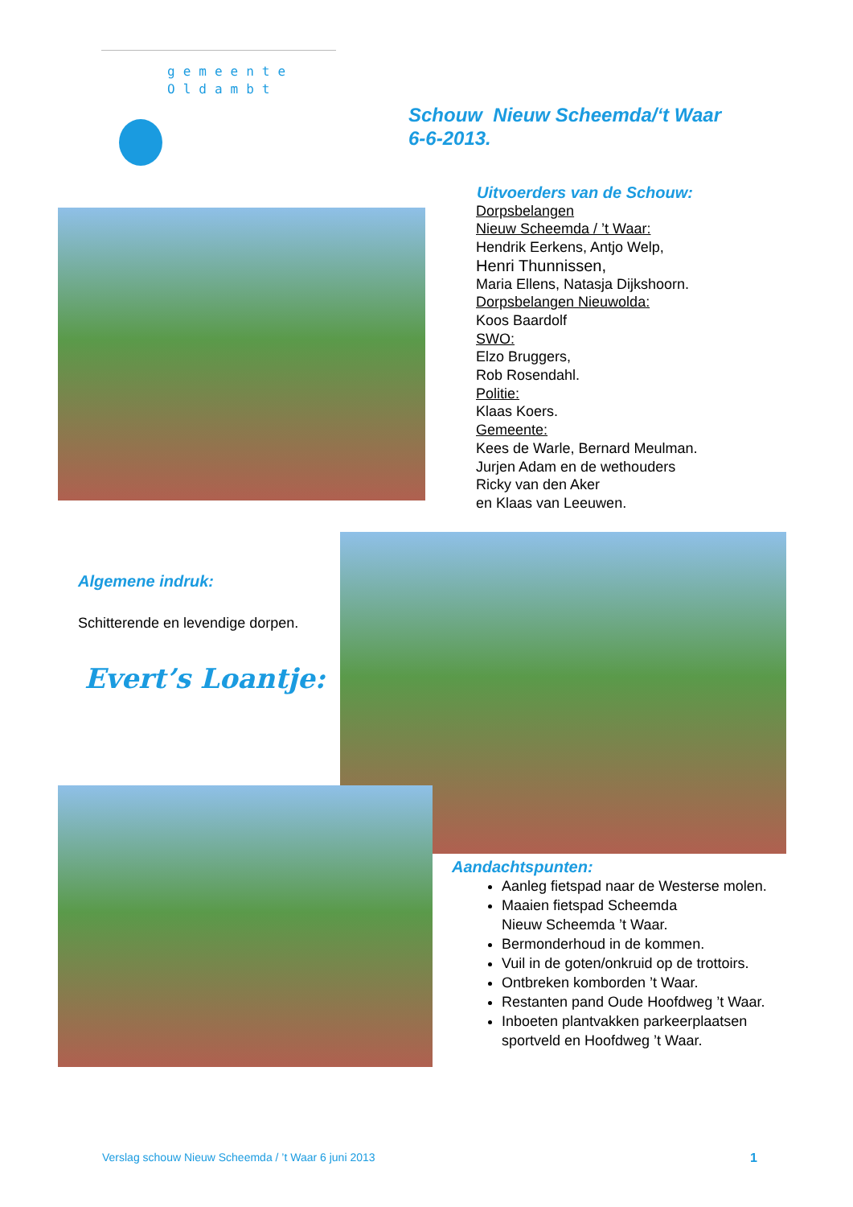gemeente
Oldambt
Schouw Nieuw Scheemda/‘t Waar
6-6-2013.
Uitvoerders van de Schouw:
Dorpsbelangen
Nieuw Scheemda / ’t Waar:
Hendrik Eerkens, Antjo Welp,
Henri Thunnissen,
Maria Ellens, Natasja Dijkshoorn.
Dorpsbelangen Nieuwolda:
Koos Baardolf
SWO:
Elzo Bruggers,
Rob Rosendahl.
Politie:
Klaas Koers.
Gemeente:
Kees de Warle, Bernard Meulman.
Jurjen Adam en de wethouders
Ricky van den Aker
en Klaas van Leeuwen.
Algemene indruk:
Schitterende en levendige dorpen.
Evert’s Loantje:
Aandachtspunten:
Aanleg fietspad naar de Westerse molen.
Maaien fietspad Scheemda
Nieuw Scheemda ’t Waar.
Bermonderhoud in de kommen.
Vuil in de goten/onkruid op de trottoirs.
Ontbreken komborden ’t Waar.
Restanten pand Oude Hoofdweg ’t Waar.
Inboeten plantvakken parkeerplaatsen
sportveld en Hoofdweg ’t Waar.
Verslag schouw Nieuw Scheemda / ’t Waar 6 juni 2013 1